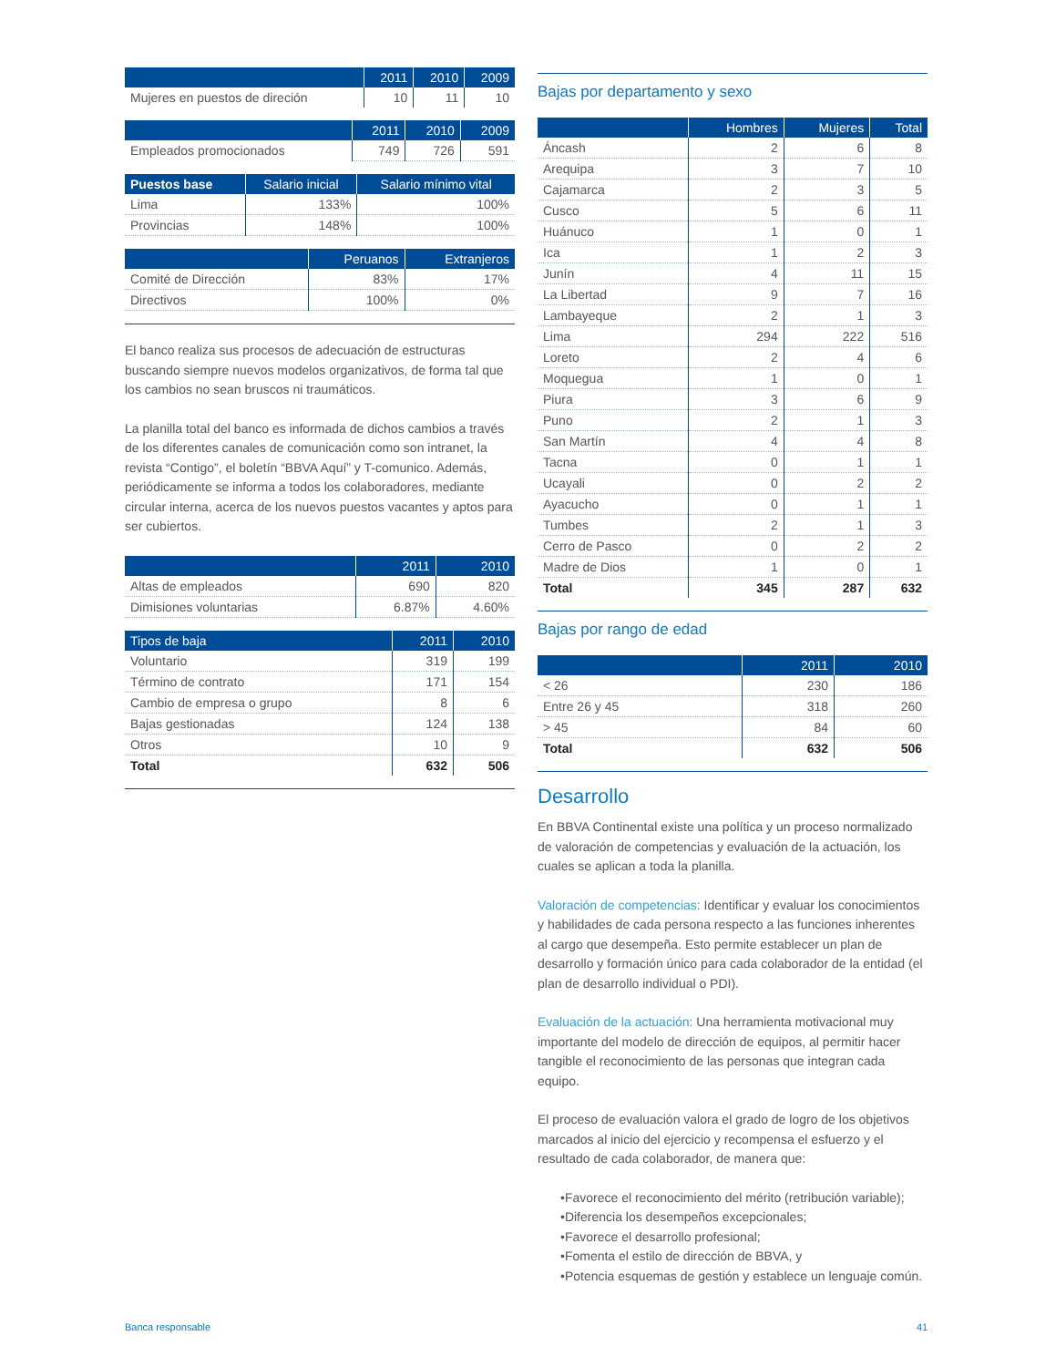| | 2011 | 2010 | 2009 |
| --- | --- | --- | --- |
| Mujeres en puestos de direción | 10 | 11 | 10 |
| | 2011 | 2010 | 2009 |
| --- | --- | --- | --- |
| Empleados promocionados | 749 | 726 | 591 |
| Puestos base | Salario inicial | Salario mínimo vital |
| --- | --- | --- |
| Lima | 133% | 100% |
| Provincias | 148% | 100% |
| | Peruanos | Extranjeros |
| --- | --- | --- |
| Comité de Dirección | 83% | 17% |
| Directivos | 100% | 0% |
El banco realiza sus procesos de adecuación de estructuras buscando siempre nuevos modelos organizativos, de forma tal que los cambios no sean bruscos ni traumáticos.
La planilla total del banco es informada de dichos cambios a través de los diferentes canales de comunicación como son intranet, la revista “Contigo”, el boletín “BBVA Aquí” y T-comunico. Además, periódicamente se informa a todos los colaboradores, mediante circular interna, acerca de los nuevos puestos vacantes y aptos para ser cubiertos.
| | 2011 | 2010 |
| --- | --- | --- |
| Altas de empleados | 690 | 820 |
| Dimisiones voluntarias | 6.87% | 4.60% |
| Tipos de baja | 2011 | 2010 |
| --- | --- | --- |
| Voluntario | 319 | 199 |
| Término de contrato | 171 | 154 |
| Cambio de empresa o grupo | 8 | 6 |
| Bajas gestionadas | 124 | 138 |
| Otros | 10 | 9 |
| Total | 632 | 506 |
Bajas por departamento y sexo
| | Hombres | Mujeres | Total |
| --- | --- | --- | --- |
| Áncash | 2 | 6 | 8 |
| Arequipa | 3 | 7 | 10 |
| Cajamarca | 2 | 3 | 5 |
| Cusco | 5 | 6 | 11 |
| Huánuco | 1 | 0 | 1 |
| Ica | 1 | 2 | 3 |
| Junín | 4 | 11 | 15 |
| La Libertad | 9 | 7 | 16 |
| Lambayeque | 2 | 1 | 3 |
| Lima | 294 | 222 | 516 |
| Loreto | 2 | 4 | 6 |
| Moquegua | 1 | 0 | 1 |
| Piura | 3 | 6 | 9 |
| Puno | 2 | 1 | 3 |
| San Martín | 4 | 4 | 8 |
| Tacna | 0 | 1 | 1 |
| Ucayali | 0 | 2 | 2 |
| Ayacucho | 0 | 1 | 1 |
| Tumbes | 2 | 1 | 3 |
| Cerro de Pasco | 0 | 2 | 2 |
| Madre de Dios | 1 | 0 | 1 |
| Total | 345 | 287 | 632 |
Bajas por rango de edad
| | 2011 | 2010 |
| --- | --- | --- |
| < 26 | 230 | 186 |
| Entre 26 y 45 | 318 | 260 |
| > 45 | 84 | 60 |
| Total | 632 | 506 |
Desarrollo
En BBVA Continental existe una política y un proceso normalizado de valoración de competencias y evaluación de la actuación, los cuales se aplican a toda la planilla.
Valoración de competencias: Identificar y evaluar los conocimientos y habilidades de cada persona respecto a las funciones inherentes al cargo que desempeña. Esto permite establecer un plan de desarrollo y formación único para cada colaborador de la entidad (el plan de desarrollo individual o PDI).
Evaluación de la actuación: Una herramienta motivacional muy importante del modelo de dirección de equipos, al permitir hacer tangible el reconocimiento de las personas que integran cada equipo.
El proceso de evaluación valora el grado de logro de los objetivos marcados al inicio del ejercicio y recompensa el esfuerzo y el resultado de cada colaborador, de manera que:
•Favorece el reconocimiento del mérito (retribución variable);
•Diferencia los desempeños excepcionales;
•Favorece el desarrollo profesional;
•Fomenta el estilo de dirección de BBVA, y
•Potencia esquemas de gestión y establece un lenguaje común.
Banca responsable 41